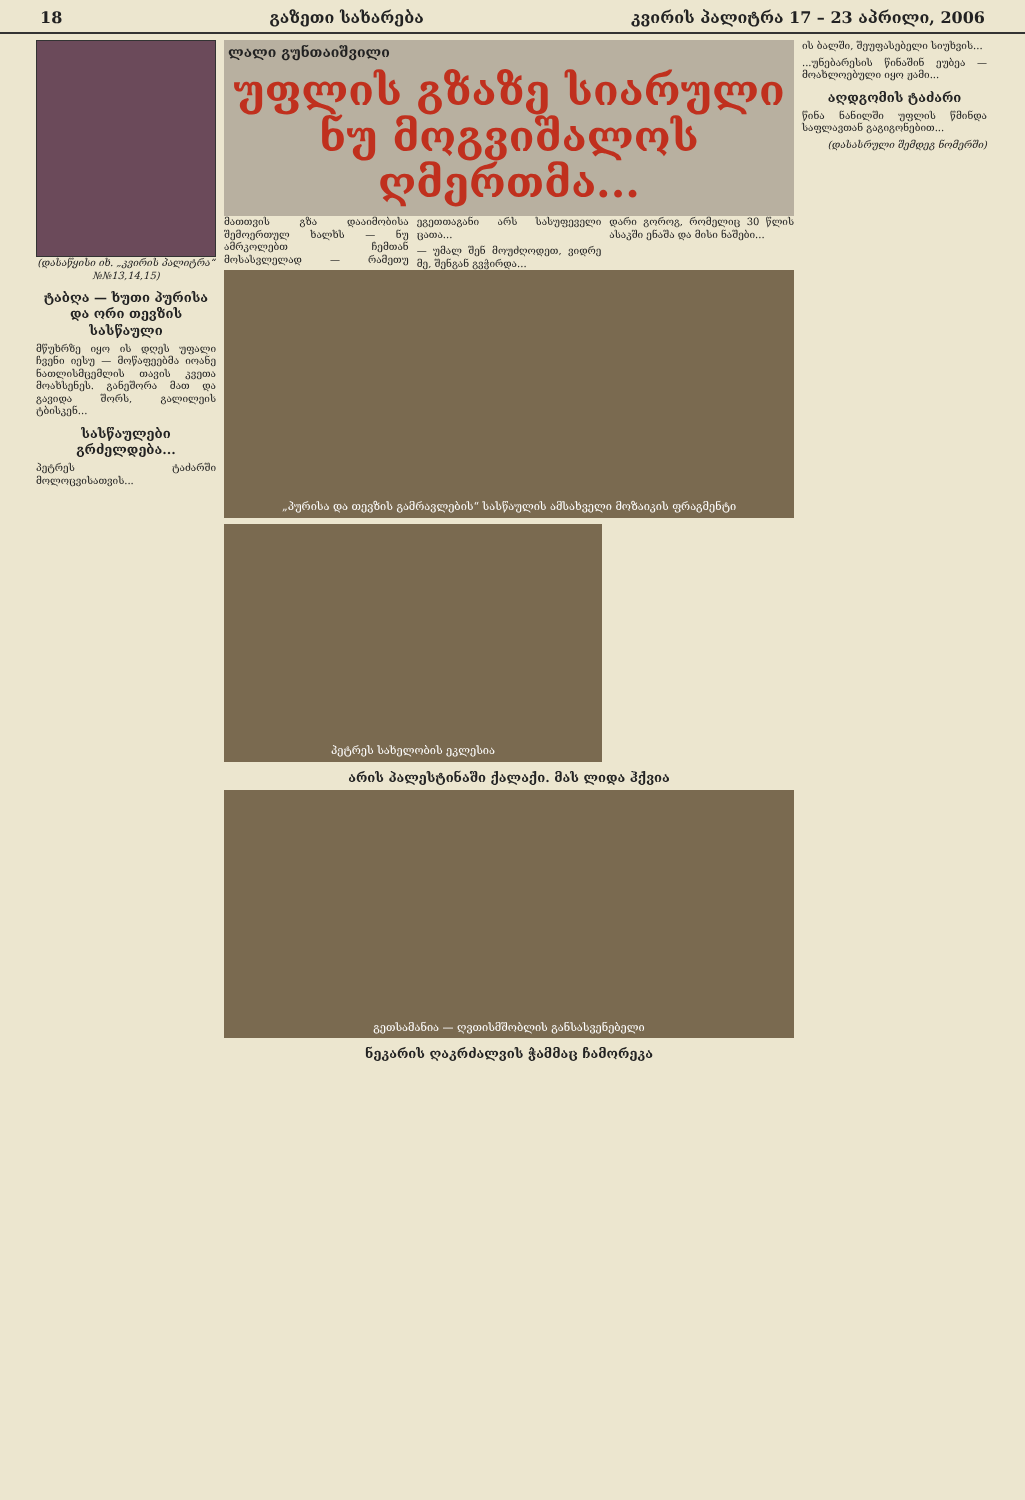18 გაზეთი სახარება კვირის პალიტრა 17 – 23 აპრილი, 2006
(დასაწყისი იხ. „კვირის პალიტრა“ №№13,14,15)
ტაბღა — ხუთი პურისა და ორი თევზის სასწაული
მწუხრზე იყო ის დღეს უფალი ჩვენი იესუ — მოწაფეებმა იოანე ნათლისმცემლის თავის კვეთა მოახსენეს. განეშორა მათ და გავიდა შორს, გალილეის ტბისკენ...
სასწაულები გრძელდება...
პეტრეს ტაძარში მოლოცვისათვის...
ლალი გუნთაიშვილი
უფლის გზაზე სიარული
ნუ მოგვიშალოს ღმერთმა...
მათთვის გზა დააიმობისა შემოერთულ ხალხს — ნუ ამრკოლებთ ჩემთან მოსასვლელად — რამეთუ ეგეთთაგანი არს სასუფეველი ცათა...
— უმალ შენ მოუძღოდეთ, ვიდრე მე, შენგან გვჭირდა...
დარი გოროგ, რომელიც 30 წლის ასაკში ენაშა და მისი ნაშები...
„პურისა და თევზის გამრავლების“ სასწაულის ამსახველი მოზაიკის ფრაგმენტი
პეტრეს სახელობის ეკლესია
არის პალესტინაში ქალაქი. მას ლიდა ჰქვია
გეთსამანია — ღვთისმშობლის განსასვენებელი
ნეკარის ღაკრძალვის ჭამმაც ჩამორეკა
ის ბალში, შეუფასებელი სიუხვის...
...უნებარესის წინაშინ ეუბეა — მოახლოებული იყო ჟამი...
აღდგომის ტაძარი
წინა ნანილში უფლის წმინდა საფლავთან გაგიგონებით...
(დასასრული შემდეგ ნომერში)